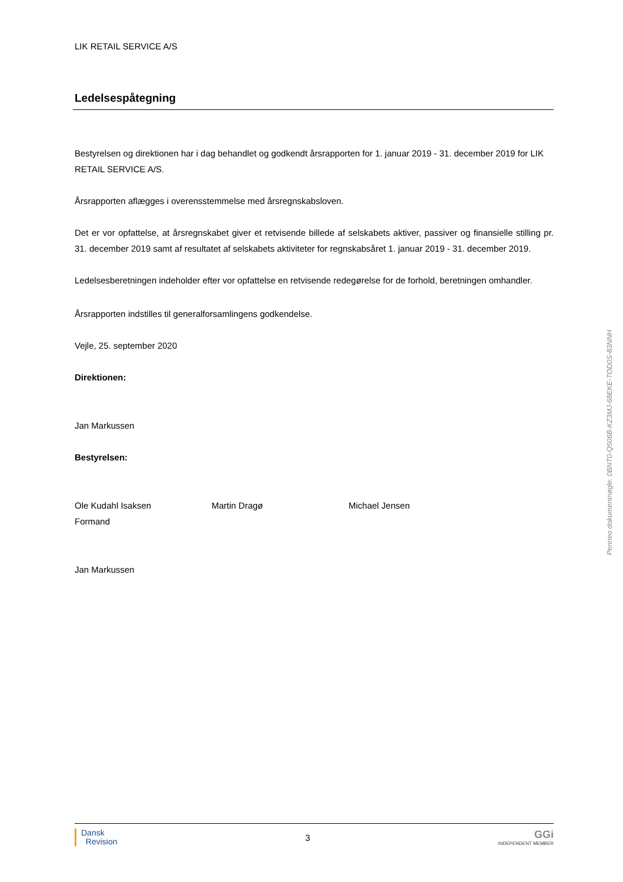LIK RETAIL SERVICE A/S
Ledelsespåtegning
Bestyrelsen og direktionen har i dag behandlet og godkendt årsrapporten for 1. januar 2019 - 31. december 2019 for LIK RETAIL SERVICE A/S.
Årsrapporten aflægges i overensstemmelse med årsregnskabsloven.
Det er vor opfattelse, at årsregnskabet giver et retvisende billede af selskabets aktiver, passiver og finansielle stilling pr. 31. december 2019 samt af resultatet af selskabets aktiviteter for regnskabsåret 1. januar 2019 - 31. december 2019.
Ledelsesberetningen indeholder efter vor opfattelse en retvisende redegørelse for de forhold, beretningen omhandler.
Årsrapporten indstilles til generalforsamlingens godkendelse.
Vejle, 25. september 2020
Direktionen:
Jan Markussen
Bestyrelsen:
Ole Kudahl Isaksen
Formand
Martin Dragø Michael Jensen
Jan Markussen
Dansk
Revision
3
GGi
INDEPENDENT MEMBER
Penneo dokumentnøgle: 0BNT0-Q506B-KZ3MJ-68EKE-TOD0S-83NNH